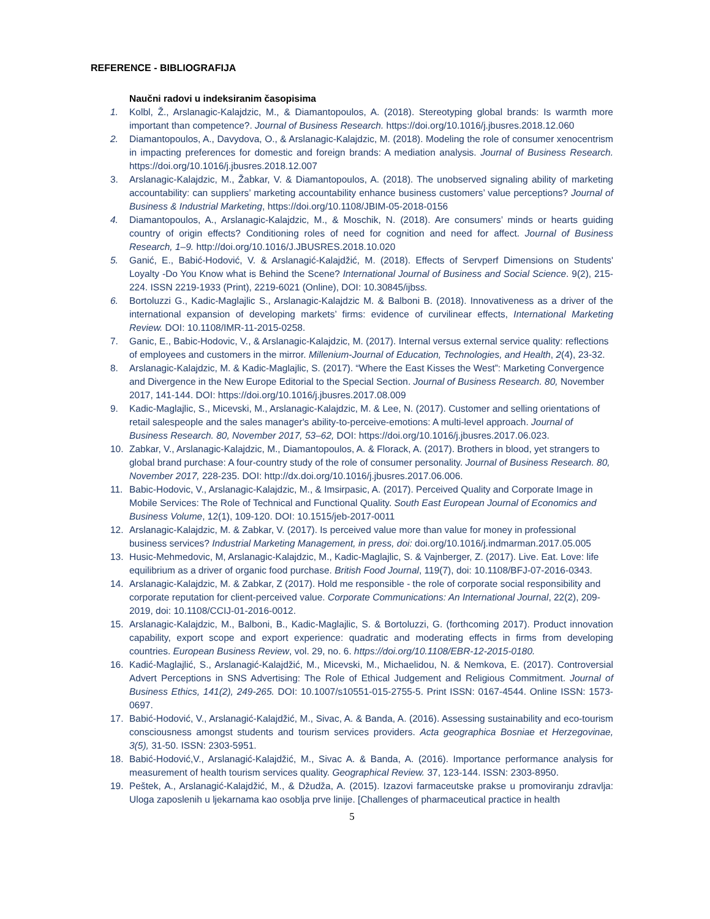REFERENCE - BIBLIOGRAFIJA
Naučni radovi u indeksiranim časopisima
1. Kolbl, Ž., Arslanagic-Kalajdzic, M., & Diamantopoulos, A. (2018). Stereotyping global brands: Is warmth more important than competence?. Journal of Business Research. https://doi.org/10.1016/j.jbusres.2018.12.060
2. Diamantopoulos, A., Davydova, O., & Arslanagic-Kalajdzic, M. (2018). Modeling the role of consumer xenocentrism in impacting preferences for domestic and foreign brands: A mediation analysis. Journal of Business Research. https://doi.org/10.1016/j.jbusres.2018.12.007
3. Arslanagic-Kalajdzic, M., Žabkar, V. & Diamantopoulos, A. (2018). The unobserved signaling ability of marketing accountability: can suppliers’ marketing accountability enhance business customers’ value perceptions? Journal of Business & Industrial Marketing, https://doi.org/10.1108/JBIM-05-2018-0156
4. Diamantopoulos, A., Arslanagic-Kalajdzic, M., & Moschik, N. (2018). Are consumers’ minds or hearts guiding country of origin effects? Conditioning roles of need for cognition and need for affect. Journal of Business Research, 1–9. http://doi.org/10.1016/J.JBUSRES.2018.10.020
5. Ganić, E., Babić-Hodović, V. & Arslanagić-Kalajdžić, M. (2018). Effects of Servperf Dimensions on Students' Loyalty -Do You Know what is Behind the Scene? International Journal of Business and Social Science. 9(2), 215-224. ISSN 2219-1933 (Print), 2219-6021 (Online), DOI: 10.30845/ijbss.
6. Bortoluzzi G., Kadic-Maglajlic S., Arslanagic-Kalajdzic M. & Balboni B. (2018). Innovativeness as a driver of the international expansion of developing markets’ firms: evidence of curvilinear effects, International Marketing Review. DOI: 10.1108/IMR-11-2015-0258.
7. Ganic, E., Babic-Hodovic, V., & Arslanagic-Kalajdzic, M. (2017). Internal versus external service quality: reflections of employees and customers in the mirror. Millenium-Journal of Education, Technologies, and Health, 2(4), 23-32.
8. Arslanagic-Kalajdzic, M. & Kadic-Maglajlic, S. (2017). “Where the East Kisses the West”: Marketing Convergence and Divergence in the New Europe Editorial to the Special Section. Journal of Business Research. 80, November 2017, 141-144. DOI: https://doi.org/10.1016/j.jbusres.2017.08.009
9. Kadic-Maglajlic, S., Micevski, M., Arslanagic-Kalajdzic, M. & Lee, N. (2017). Customer and selling orientations of retail salespeople and the sales manager's ability-to-perceive-emotions: A multi-level approach. Journal of Business Research. 80, November 2017, 53–62, DOI: https://doi.org/10.1016/j.jbusres.2017.06.023.
10. Zabkar, V., Arslanagic-Kalajdzic, M., Diamantopoulos, A. & Florack, A. (2017). Brothers in blood, yet strangers to global brand purchase: A four-country study of the role of consumer personality. Journal of Business Research. 80, November 2017, 228-235. DOI: http://dx.doi.org/10.1016/j.jbusres.2017.06.006.
11. Babic-Hodovic, V., Arslanagic-Kalajdzic, M., & Imsirpasic, A. (2017). Perceived Quality and Corporate Image in Mobile Services: The Role of Technical and Functional Quality. South East European Journal of Economics and Business Volume, 12(1), 109-120. DOI: 10.1515/jeb-2017-0011
12. Arslanagic-Kalajdzic, M. & Zabkar, V. (2017). Is perceived value more than value for money in professional business services? Industrial Marketing Management, in press, doi: doi.org/10.1016/j.indmarman.2017.05.005
13. Husic-Mehmedovic, M, Arslanagic-Kalajdzic, M., Kadic-Maglajlic, S. & Vajnberger, Z. (2017). Live. Eat. Love: life equilibrium as a driver of organic food purchase. British Food Journal, 119(7), doi: 10.1108/BFJ-07-2016-0343.
14. Arslanagic-Kalajdzic, M. & Zabkar, Z (2017). Hold me responsible - the role of corporate social responsibility and corporate reputation for client-perceived value. Corporate Communications: An International Journal, 22(2), 209-2019, doi: 10.1108/CCIJ-01-2016-0012.
15. Arslanagic-Kalajdzic, M., Balboni, B., Kadic-Maglajlic, S. & Bortoluzzi, G. (forthcoming 2017). Product innovation capability, export scope and export experience: quadratic and moderating effects in firms from developing countries. European Business Review, vol. 29, no. 6. https://doi.org/10.1108/EBR-12-2015-0180.
16. Kadić-Maglajlić, S., Arslanagić-Kalajdžić, M., Micevski, M., Michaelidou, N. & Nemkova, E. (2017). Controversial Advert Perceptions in SNS Advertising: The Role of Ethical Judgement and Religious Commitment. Journal of Business Ethics, 141(2), 249-265. DOI: 10.1007/s10551-015-2755-5. Print ISSN: 0167-4544. Online ISSN: 1573-0697.
17. Babić-Hodović, V., Arslanagić-Kalajdžić, M., Sivac, A. & Banda, A. (2016). Assessing sustainability and eco-tourism consciousness amongst students and tourism services providers. Acta geographica Bosniae et Herzegovinae, 3(5), 31-50. ISSN: 2303-5951.
18. Babić-Hodović,V., Arslanagić-Kalajdžić, M., Sivac A. & Banda, A. (2016). Importance performance analysis for measurement of health tourism services quality. Geographical Review. 37, 123-144. ISSN: 2303-8950.
19. Peštek, A., Arslanagić-Kalajdžić, M., & Džudža, A. (2015). Izazovi farmaceutske prakse u promoviranju zdravlja: Uloga zaposlenih u ljekarnama kao osoblja prve linije. [Challenges of pharmaceutical practice in health
5